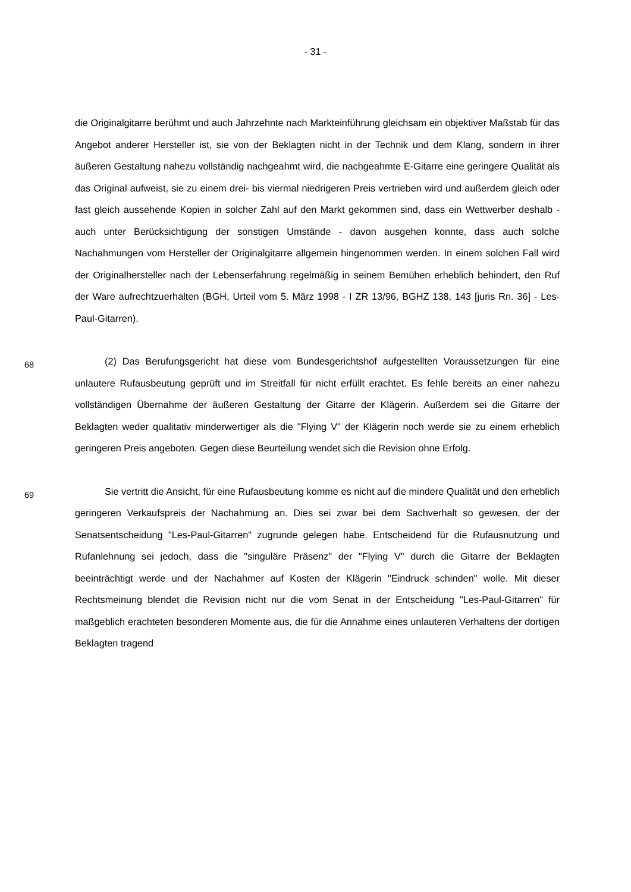- 31 -
die Originalgitarre berühmt und auch Jahrzehnte nach Markteinführung gleichsam ein objektiver Maßstab für das Angebot anderer Hersteller ist, sie von der Beklagten nicht in der Technik und dem Klang, sondern in ihrer äußeren Gestaltung nahezu vollständig nachgeahmt wird, die nachgeahmte E-Gitarre eine geringere Qualität als das Original aufweist, sie zu einem drei- bis viermal niedrigeren Preis vertrieben wird und außerdem gleich oder fast gleich aussehende Kopien in solcher Zahl auf den Markt gekommen sind, dass ein Wettwerber deshalb - auch unter Berücksichtigung der sonstigen Umstände - davon ausgehen konnte, dass auch solche Nachahmungen vom Hersteller der Originalgitarre allgemein hingenommen werden. In einem solchen Fall wird der Originalhersteller nach der Lebenserfahrung regelmäßig in seinem Bemühen erheblich behindert, den Ruf der Ware aufrechtzuerhalten (BGH, Urteil vom 5. März 1998 - I ZR 13/96, BGHZ 138, 143 [juris Rn. 36] - Les-Paul-Gitarren).
68 (2) Das Berufungsgericht hat diese vom Bundesgerichtshof aufgestellten Voraussetzungen für eine unlautere Rufausbeutung geprüft und im Streitfall für nicht erfüllt erachtet. Es fehle bereits an einer nahezu vollständigen Übernahme der äußeren Gestaltung der Gitarre der Klägerin. Außerdem sei die Gitarre der Beklagten weder qualitativ minderwertiger als die "Flying V" der Klägerin noch werde sie zu einem erheblich geringeren Preis angeboten. Gegen diese Beurteilung wendet sich die Revision ohne Erfolg.
69 Sie vertritt die Ansicht, für eine Rufausbeutung komme es nicht auf die mindere Qualität und den erheblich geringeren Verkaufspreis der Nachahmung an. Dies sei zwar bei dem Sachverhalt so gewesen, der der Senatsentscheidung "Les-Paul-Gitarren" zugrunde gelegen habe. Entscheidend für die Rufausnutzung und Rufanlehnung sei jedoch, dass die "singuläre Präsenz" der "Flying V" durch die Gitarre der Beklagten beeinträchtigt werde und der Nachahmer auf Kosten der Klägerin "Eindruck schinden" wolle. Mit dieser Rechtsmeinung blendet die Revision nicht nur die vom Senat in der Entscheidung "Les-Paul-Gitarren" für maßgeblich erachteten besonderen Momente aus, die für die Annahme eines unlauteren Verhaltens der dortigen Beklagten tragend